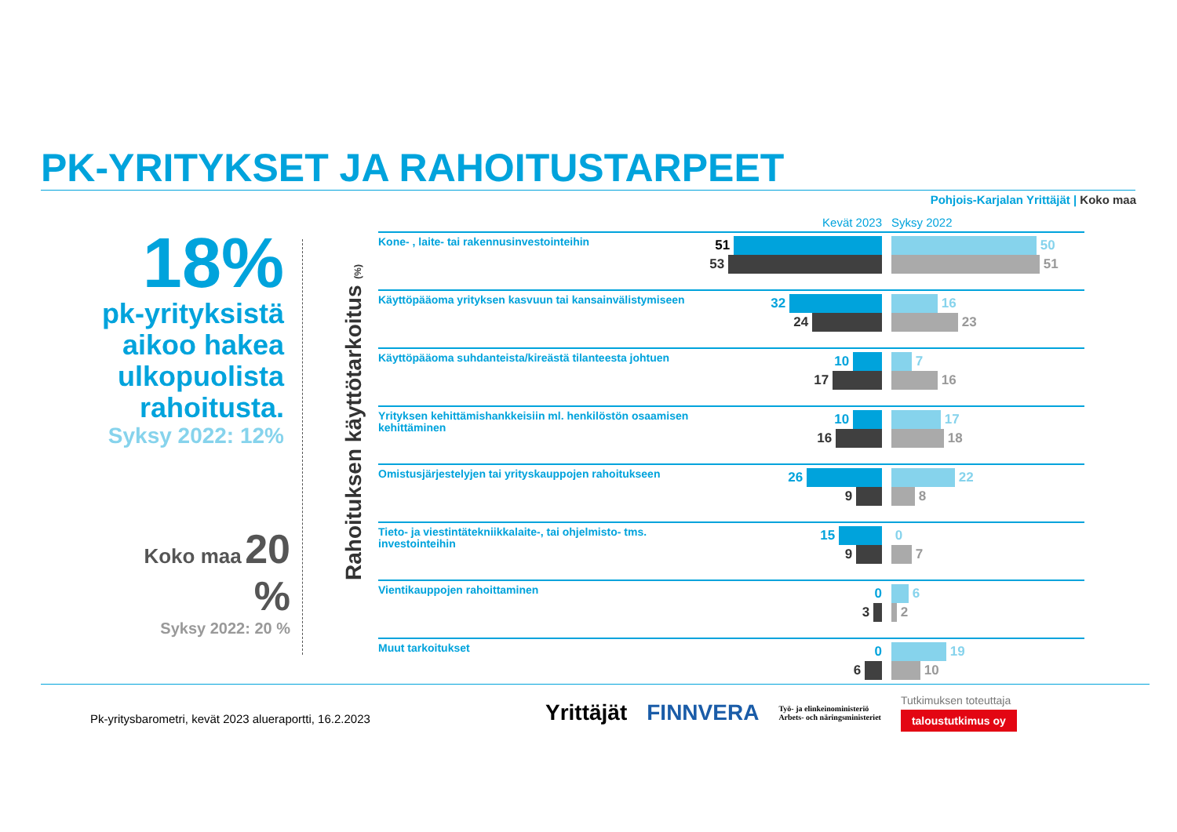PK-YRITYKSET JA RAHOITUSTARPEET
Pohjois-Karjalan Yrittäjät | Koko maa
18%
pk-yrityksistä aikoo hakea ulkopuolista rahoitusta.
Syksy 2022: 12%
Koko maa 20 %
Syksy 2022: 20 %
Rahoituksen käyttötarkoitus (%)
Kevät 2023 Syksy 2022
Kone- , laite- tai rakennusinvestointeihin
51
53
50
51
Käyttöpääoma yrityksen kasvuun tai kansainvälistymiseen
32
24
16
23
Käyttöpääoma suhdanteista/kireästä tilanteesta johtuen
10
17
7
16
Yrityksen kehittämishankkeisiin ml. henkilöstön osaamisen kehittäminen
10
16
17
18
Omistusjärjestelyjen tai yrityskauppojen rahoitukseen
26
9
22
8
Tieto- ja viestintätekniikkalaite-, tai ohjelmisto- tms. investointeihin
15
9
0
7
Vientikauppojen rahoittaminen
0
3
6
2
Muut tarkoitukset
0
6
19
10
Pk-yritysbarometri, kevät 2023 alueraportti, 16.2.2023
Yrittäjät FINNVERA Työ- ja elinkeinoministeriö
Arbets- och näringsministeriet Tutkimuksen toteuttaja
taloustutkimus oy